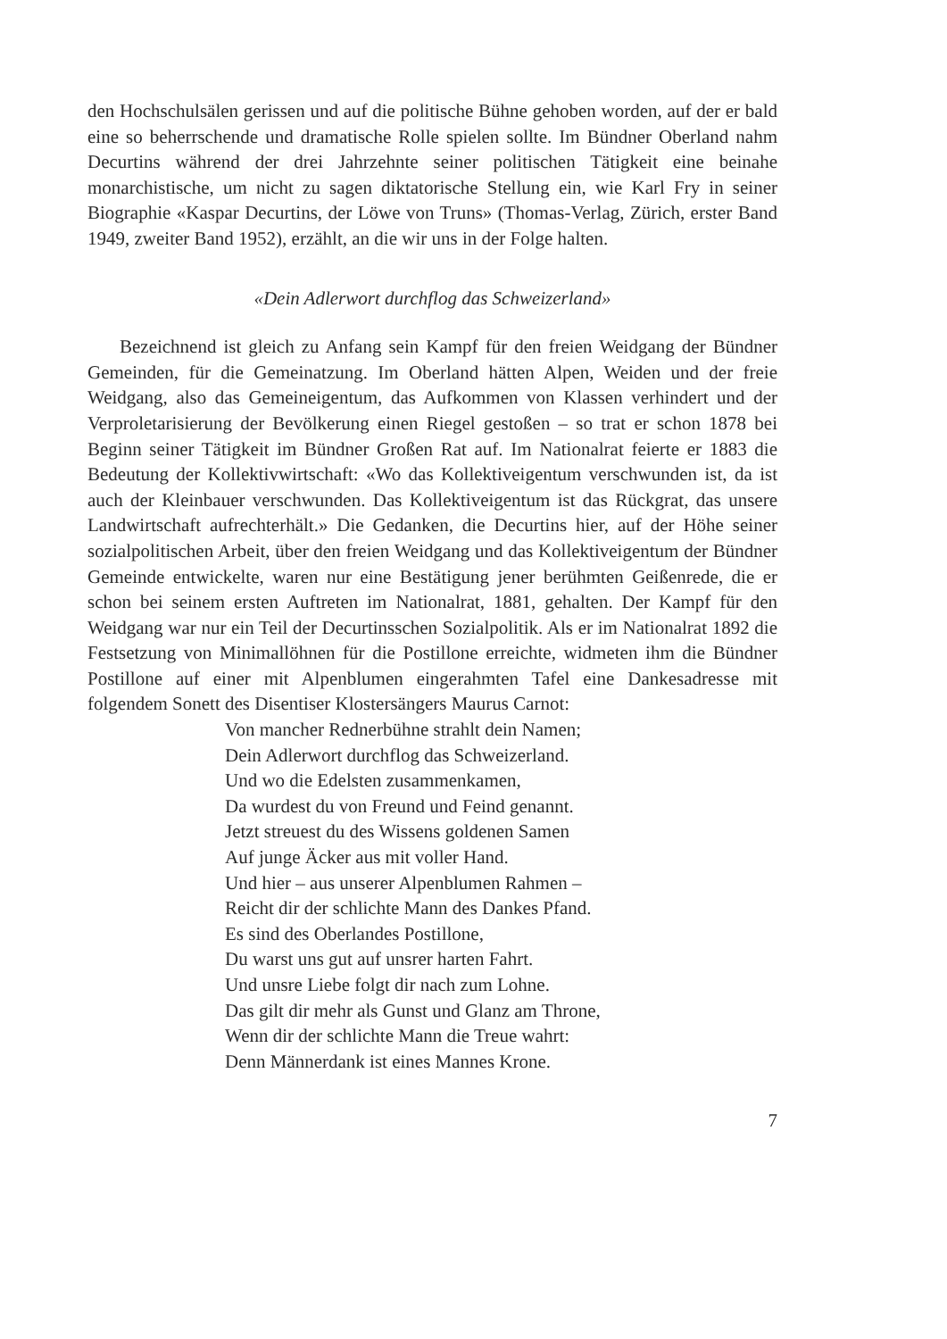den Hochschulsälen gerissen und auf die politische Bühne gehoben worden, auf der er bald eine so beherrschende und dramatische Rolle spielen sollte. Im Bündner Oberland nahm Decurtins während der drei Jahrzehnte seiner politischen Tätigkeit eine beinahe monarchistische, um nicht zu sagen diktatorische Stellung ein, wie Karl Fry in seiner Biographie «Kaspar Decurtins, der Löwe von Truns» (Thomas-Verlag, Zürich, erster Band 1949, zweiter Band 1952), erzählt, an die wir uns in der Folge halten.
«Dein Adlerwort durchflog das Schweizerland»
Bezeichnend ist gleich zu Anfang sein Kampf für den freien Weidgang der Bündner Gemeinden, für die Gemeinatzung. Im Oberland hätten Alpen, Weiden und der freie Weidgang, also das Gemeineigentum, das Aufkommen von Klassen verhindert und der Verproletarisierung der Bevölkerung einen Riegel gestoßen – so trat er schon 1878 bei Beginn seiner Tätigkeit im Bündner Großen Rat auf. Im Nationalrat feierte er 1883 die Bedeutung der Kollektivwirtschaft: «Wo das Kollektiveigentum verschwunden ist, da ist auch der Kleinbauer verschwunden. Das Kollektiveigentum ist das Rückgrat, das unsere Landwirtschaft aufrechterhält.» Die Gedanken, die Decurtins hier, auf der Höhe seiner sozialpolitischen Arbeit, über den freien Weidgang und das Kollektiveigentum der Bündner Gemeinde entwickelte, waren nur eine Bestätigung jener berühmten Geißenrede, die er schon bei seinem ersten Auftreten im Nationalrat, 1881, gehalten. Der Kampf für den Weidgang war nur ein Teil der Decurtinsschen Sozialpolitik. Als er im Nationalrat 1892 die Festsetzung von Minimallöhnen für die Postillone erreichte, widmeten ihm die Bündner Postillone auf einer mit Alpenblumen eingerahmten Tafel eine Dankesadresse mit folgendem Sonett des Disentiser Klostersängers Maurus Carnot:
Von mancher Rednerbühne strahlt dein Namen;
Dein Adlerwort durchflog das Schweizerland.
Und wo die Edelsten zusammenkamen,
Da wurdest du von Freund und Feind genannt.
Jetzt streuest du des Wissens goldenen Samen
Auf junge Äcker aus mit voller Hand.
Und hier – aus unserer Alpenblumen Rahmen –
Reicht dir der schlichte Mann des Dankes Pfand.
Es sind des Oberlandes Postillone,
Du warst uns gut auf unsrer harten Fahrt.
Und unsre Liebe folgt dir nach zum Lohne.
Das gilt dir mehr als Gunst und Glanz am Throne,
Wenn dir der schlichte Mann die Treue wahrt:
Denn Männerdank ist eines Mannes Krone.
7